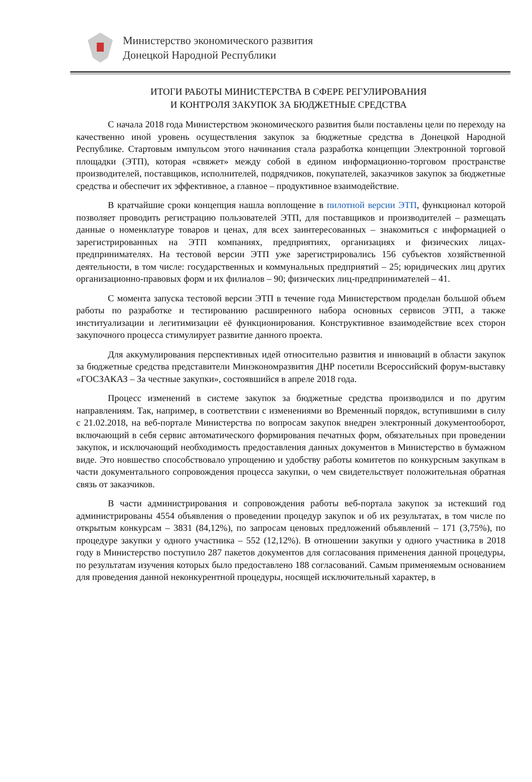Министерство экономического развития
Донецкой Народной Республики
ИТОГИ РАБОТЫ МИНИСТЕРСТВА В СФЕРЕ РЕГУЛИРОВАНИЯ
И КОНТРОЛЯ ЗАКУПОК ЗА БЮДЖЕТНЫЕ СРЕДСТВА
С начала 2018 года Министерством экономического развития были поставлены цели по переходу на качественно иной уровень осуществления закупок за бюджетные средства в Донецкой Народной Республике. Стартовым импульсом этого начинания стала разработка концепции Электронной торговой площадки (ЭТП), которая «свяжет» между собой в едином информационно-торговом пространстве производителей, поставщиков, исполнителей, подрядчиков, покупателей, заказчиков закупок за бюджетные средства и обеспечит их эффективное, а главное – продуктивное взаимодействие.
В кратчайшие сроки концепция нашла воплощение в пилотной версии ЭТП, функционал которой позволяет проводить регистрацию пользователей ЭТП, для поставщиков и производителей – размещать данные о номенклатуре товаров и ценах, для всех заинтересованных – знакомиться с информацией о зарегистрированных на ЭТП компаниях, предприятиях, организациях и физических лицах-предпринимателях. На тестовой версии ЭТП уже зарегистрировались 156 субъектов хозяйственной деятельности, в том числе: государственных и коммунальных предприятий – 25; юридических лиц других организационно-правовых форм и их филиалов – 90; физических лиц-предпринимателей – 41.
С момента запуска тестовой версии ЭТП в течение года Министерством проделан большой объем работы по разработке и тестированию расширенного набора основных сервисов ЭТП, а также институализации и легитимизации её функционирования. Конструктивное взаимодействие всех сторон закупочного процесса стимулирует развитие данного проекта.
Для аккумулирования перспективных идей относительно развития и инноваций в области закупок за бюджетные средства представители Минэкономразвития ДНР посетили Всероссийский форум-выставку «ГОСЗАКАЗ – За честные закупки», состоявшийся в апреле 2018 года.
Процесс изменений в системе закупок за бюджетные средства производился и по другим направлениям. Так, например, в соответствии с изменениями во Временный порядок, вступившими в силу с 21.02.2018, на веб-портале Министерства по вопросам закупок внедрен электронный документооборот, включающий в себя сервис автоматического формирования печатных форм, обязательных при проведении закупок, и исключающий необходимость предоставления данных документов в Министерство в бумажном виде. Это новшество способствовало упрощению и удобству работы комитетов по конкурсным закупкам в части документального сопровождения процесса закупки, о чем свидетельствует положительная обратная связь от заказчиков.
В части администрирования и сопровождения работы веб-портала закупок за истекший год администрированы 4554 объявления о проведении процедур закупок и об их результатах, в том числе по открытым конкурсам – 3831 (84,12%), по запросам ценовых предложений объявлений – 171 (3,75%), по процедуре закупки у одного участника – 552 (12,12%). В отношении закупки у одного участника в 2018 году в Министерство поступило 287 пакетов документов для согласования применения данной процедуры, по результатам изучения которых было предоставлено 188 согласований. Самым применяемым основанием для проведения данной неконкурентной процедуры, носящей исключительный характер, в